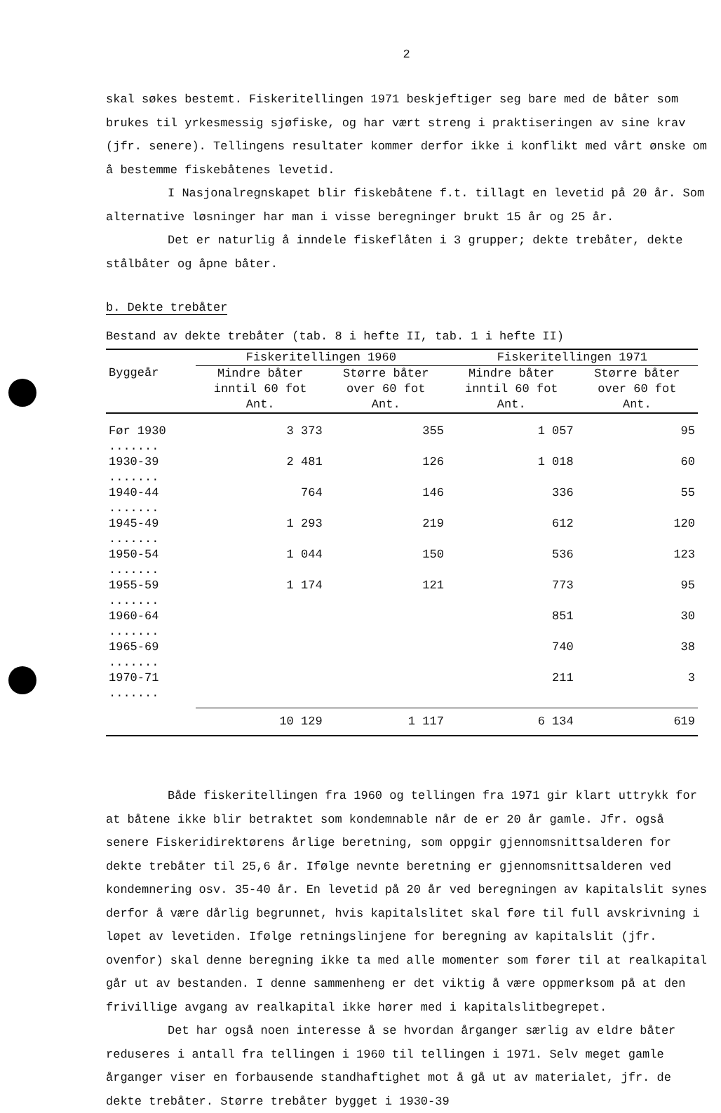2
skal søkes bestemt. Fiskeritellingen 1971 beskjeftiger seg bare med de båter som brukes til yrkesmessig sjøfiske, og har vært streng i praktiseringen av sine krav (jfr. senere). Tellingens resultater kommer derfor ikke i konflikt med vårt ønske om å bestemme fiskebåtenes levetid.
I Nasjonalregnskapet blir fiskebåtene f.t. tillagt en levetid på 20 år. Som alternative løsninger har man i visse beregninger brukt 15 år og 25 år.
Det er naturlig å inndele fiskeflåten i 3 grupper; dekte trebåter, dekte stålbåter og åpne båter.
b. Dekte trebåter
Bestand av dekte trebåter (tab. 8 i hefte II, tab. 1 i hefte II)
| | Fiskeritellingen 1960 | | Fiskeritellingen 1971 | |
| --- | --- | --- | --- | --- |
| Byggeår | Mindre båter inntil 60 fot Ant. | Større båter over 60 fot Ant. | Mindre båter inntil 60 fot Ant. | Større båter over 60 fot Ant. |
| Før 1930 ....... | 3 373 | 355 | 1 057 | 95 |
| 1930-39 ....... | 2 481 | 126 | 1 018 | 60 |
| 1940-44 ....... | 764 | 146 | 336 | 55 |
| 1945-49 ....... | 1 293 | 219 | 612 | 120 |
| 1950-54 ....... | 1 044 | 150 | 536 | 123 |
| 1955-59 ....... | 1 174 | 121 | 773 | 95 |
| 1960-64 ....... | | | 851 | 30 |
| 1965-69 ....... | | | 740 | 38 |
| 1970-71 ....... | | | 211 | 3 |
| | 10 129 | 1 117 | 6 134 | 619 |
Både fiskeritellingen fra 1960 og tellingen fra 1971 gir klart uttrykk for at båtene ikke blir betraktet som kondemnable når de er 20 år gamle. Jfr. også senere Fiskeridirektørens årlige beretning, som oppgir gjennomsnittsalderen for dekte trebåter til 25,6 år. Ifølge nevnte beretning er gjennomsnittsalderen ved kondemnering osv. 35-40 år. En levetid på 20 år ved beregningen av kapitalslit synes derfor å være dårlig begrunnet, hvis kapitalslitet skal føre til full avskrivning i løpet av levetiden. Ifølge retningslinjene for beregning av kapitalslit (jfr. ovenfor) skal denne beregning ikke ta med alle momenter som fører til at realkapital går ut av bestanden. I denne sammenheng er det viktig å være oppmerksom på at den frivillige avgang av realkapital ikke hører med i kapitalslitbegrepet.
Det har også noen interesse å se hvordan årganger særlig av eldre båter reduseres i antall fra tellingen i 1960 til tellingen i 1971. Selv meget gamle årganger viser en forbausende standhaftighet mot å gå ut av materialet, jfr. de dekte trebåter. Større trebåter bygget i 1930-39